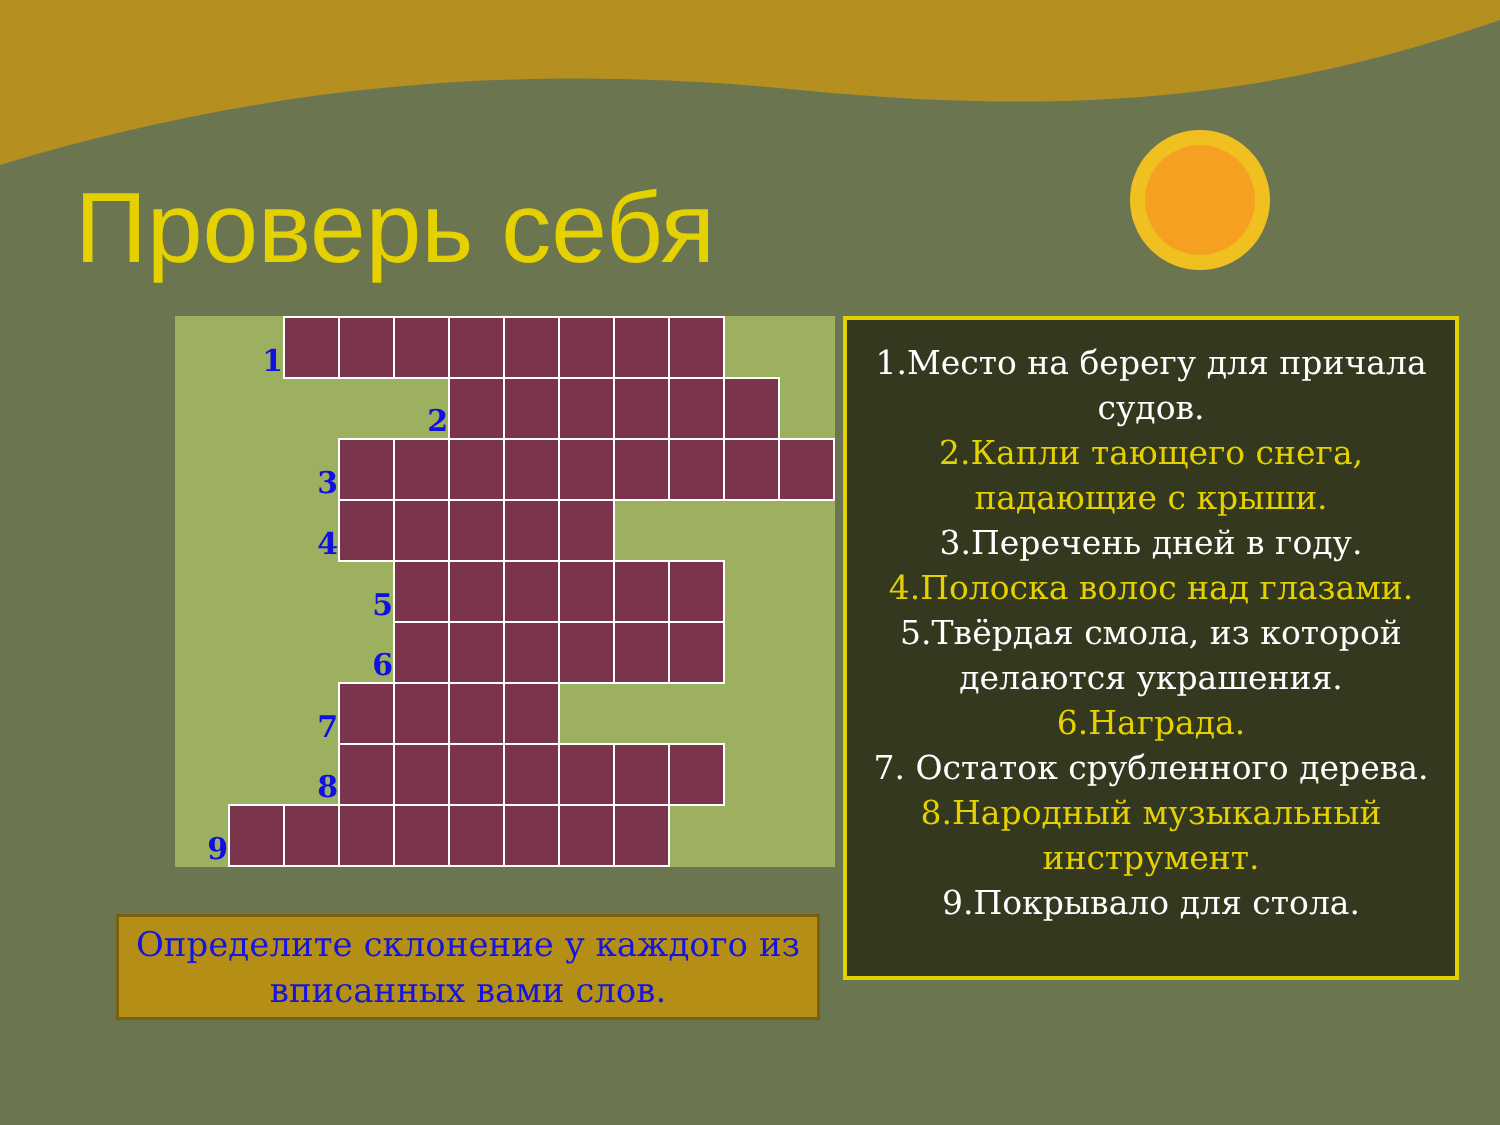Проверь себя
| | 1 | | | | | | | | | | |
| | | | | 2 | | | | | | | |
| | | 3 | | | | | | | | | |
| | | 4 | | | | | | | | | |
| | | | 5 | | | | | | | | |
| | | | 6 | | | | | | | | |
| | | 7 | | | | | | | | | |
| | | 8 | | | | | | | | | |
| 9 | | | | | | | | | | | |
1.Место на берегу для причала судов.
2.Капли тающего снега, падающие с крыши.
3.Перечень дней в году.
4.Полоска волос над глазами.
5.Твёрдая смола, из которой делаются украшения.
6.Награда.
7. Остаток срубленного дерева.
8.Народный музыкальный инструмент.
9.Покрывало для стола.
Определите склонение у каждого из вписанных вами слов.